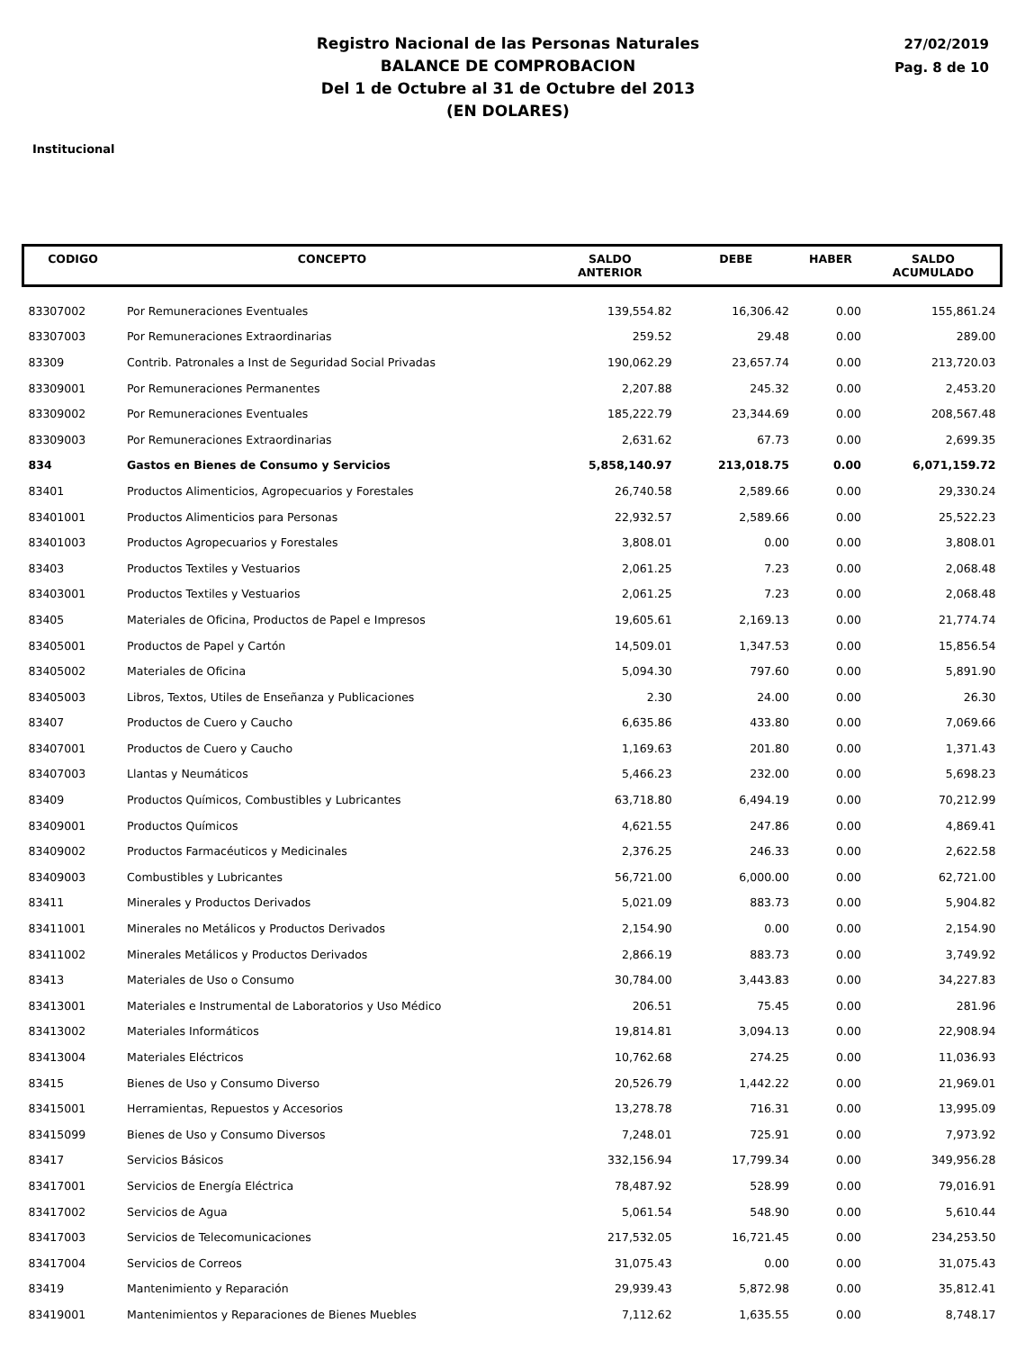Registro Nacional de las Personas Naturales
BALANCE DE COMPROBACION
Del 1 de Octubre al 31 de Octubre del 2013
(EN DOLARES)
27/02/2019
Pag. 8 de 10
Institucional
| CODIGO | CONCEPTO | SALDO ANTERIOR | DEBE | HABER | SALDO ACUMULADO |
| --- | --- | --- | --- | --- | --- |
| 83307002 | Por Remuneraciones Eventuales | 139,554.82 | 16,306.42 | 0.00 | 155,861.24 |
| 83307003 | Por Remuneraciones Extraordinarias | 259.52 | 29.48 | 0.00 | 289.00 |
| 83309 | Contrib. Patronales a Inst de Seguridad Social Privadas | 190,062.29 | 23,657.74 | 0.00 | 213,720.03 |
| 83309001 | Por Remuneraciones Permanentes | 2,207.88 | 245.32 | 0.00 | 2,453.20 |
| 83309002 | Por Remuneraciones Eventuales | 185,222.79 | 23,344.69 | 0.00 | 208,567.48 |
| 83309003 | Por Remuneraciones Extraordinarias | 2,631.62 | 67.73 | 0.00 | 2,699.35 |
| 834 | Gastos en Bienes de Consumo y Servicios | 5,858,140.97 | 213,018.75 | 0.00 | 6,071,159.72 |
| 83401 | Productos Alimenticios, Agropecuarios y Forestales | 26,740.58 | 2,589.66 | 0.00 | 29,330.24 |
| 83401001 | Productos Alimenticios para Personas | 22,932.57 | 2,589.66 | 0.00 | 25,522.23 |
| 83401003 | Productos Agropecuarios y Forestales | 3,808.01 | 0.00 | 0.00 | 3,808.01 |
| 83403 | Productos Textiles y Vestuarios | 2,061.25 | 7.23 | 0.00 | 2,068.48 |
| 83403001 | Productos Textiles y Vestuarios | 2,061.25 | 7.23 | 0.00 | 2,068.48 |
| 83405 | Materiales de Oficina, Productos de Papel e Impresos | 19,605.61 | 2,169.13 | 0.00 | 21,774.74 |
| 83405001 | Productos de Papel y Cartón | 14,509.01 | 1,347.53 | 0.00 | 15,856.54 |
| 83405002 | Materiales de Oficina | 5,094.30 | 797.60 | 0.00 | 5,891.90 |
| 83405003 | Libros, Textos, Utiles de Enseñanza y Publicaciones | 2.30 | 24.00 | 0.00 | 26.30 |
| 83407 | Productos de Cuero y Caucho | 6,635.86 | 433.80 | 0.00 | 7,069.66 |
| 83407001 | Productos de Cuero y Caucho | 1,169.63 | 201.80 | 0.00 | 1,371.43 |
| 83407003 | Llantas y Neumáticos | 5,466.23 | 232.00 | 0.00 | 5,698.23 |
| 83409 | Productos Químicos, Combustibles y Lubricantes | 63,718.80 | 6,494.19 | 0.00 | 70,212.99 |
| 83409001 | Productos Químicos | 4,621.55 | 247.86 | 0.00 | 4,869.41 |
| 83409002 | Productos Farmacéuticos y Medicinales | 2,376.25 | 246.33 | 0.00 | 2,622.58 |
| 83409003 | Combustibles y Lubricantes | 56,721.00 | 6,000.00 | 0.00 | 62,721.00 |
| 83411 | Minerales y Productos Derivados | 5,021.09 | 883.73 | 0.00 | 5,904.82 |
| 83411001 | Minerales no Metálicos y Productos Derivados | 2,154.90 | 0.00 | 0.00 | 2,154.90 |
| 83411002 | Minerales Metálicos y Productos Derivados | 2,866.19 | 883.73 | 0.00 | 3,749.92 |
| 83413 | Materiales de Uso o Consumo | 30,784.00 | 3,443.83 | 0.00 | 34,227.83 |
| 83413001 | Materiales e Instrumental de Laboratorios y Uso Médico | 206.51 | 75.45 | 0.00 | 281.96 |
| 83413002 | Materiales Informáticos | 19,814.81 | 3,094.13 | 0.00 | 22,908.94 |
| 83413004 | Materiales Eléctricos | 10,762.68 | 274.25 | 0.00 | 11,036.93 |
| 83415 | Bienes de Uso y Consumo Diverso | 20,526.79 | 1,442.22 | 0.00 | 21,969.01 |
| 83415001 | Herramientas, Repuestos y Accesorios | 13,278.78 | 716.31 | 0.00 | 13,995.09 |
| 83415099 | Bienes de Uso y Consumo Diversos | 7,248.01 | 725.91 | 0.00 | 7,973.92 |
| 83417 | Servicios Básicos | 332,156.94 | 17,799.34 | 0.00 | 349,956.28 |
| 83417001 | Servicios de Energía Eléctrica | 78,487.92 | 528.99 | 0.00 | 79,016.91 |
| 83417002 | Servicios de Agua | 5,061.54 | 548.90 | 0.00 | 5,610.44 |
| 83417003 | Servicios de Telecomunicaciones | 217,532.05 | 16,721.45 | 0.00 | 234,253.50 |
| 83417004 | Servicios de Correos | 31,075.43 | 0.00 | 0.00 | 31,075.43 |
| 83419 | Mantenimiento y Reparación | 29,939.43 | 5,872.98 | 0.00 | 35,812.41 |
| 83419001 | Mantenimientos y Reparaciones de Bienes Muebles | 7,112.62 | 1,635.55 | 0.00 | 8,748.17 |